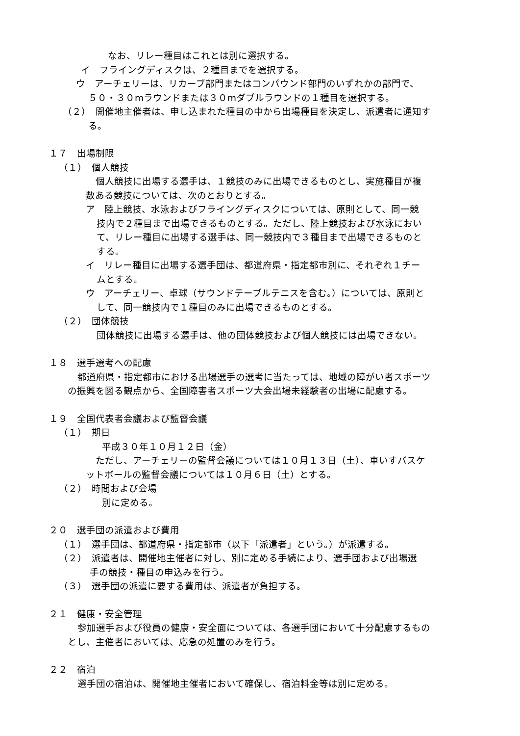なお、リレー種目はこれとは別に選択する。
イ　フライングディスクは、２種目までを選択する。
ウ　アーチェリーは、リカーブ部門またはコンパウンド部門のいずれかの部門で、
５０・３０mラウンドまたは３０mダブルラウンドの１種目を選択する。
（２）　開催地主催者は、申し込まれた種目の中から出場種目を決定し、派遣者に通知す
る。
１７　出場制限
（１）　個人競技
個人競技に出場する選手は、１競技のみに出場できるものとし、実施種目が複
数ある競技については、次のとおりとする。
ア　陸上競技、水泳およびフライングディスクについては、原則として、同一競
技内で２種目まで出場できるものとする。ただし、陸上競技および水泳におい
て、リレー種目に出場する選手は、同一競技内で３種目まで出場できるものと
する。
イ　リレー種目に出場する選手団は、都道府県・指定都市別に、それぞれ１チー
ムとする。
ウ　アーチェリー、卓球（サウンドテーブルテニスを含む。）については、原則と
して、同一競技内で１種目のみに出場できるものとする。
（２）　団体競技
団体競技に出場する選手は、他の団体競技および個人競技には出場できない。
１８　選手選考への配慮
都道府県・指定都市における出場選手の選考に当たっては、地域の障がい者スポーツ
の振興を図る観点から、全国障害者スポーツ大会出場未経験者の出場に配慮する。
１９　全国代表者会議および監督会議
（１）　期日
平成３０年１０月１２日（金）
ただし、アーチェリーの監督会議については１０月１３日（土）、車いすバスケ
ットボールの監督会議については１０月６日（土）とする。
（２）　時間および会場
別に定める。
２０　選手団の派遣および費用
（１）　選手団は、都道府県・指定都市（以下「派遣者」という。）が派遣する。
（２）　派遣者は、開催地主催者に対し、別に定める手続により、選手団および出場選
手の競技・種目の申込みを行う。
（３）　選手団の派遣に要する費用は、派遣者が負担する。
２１　健康・安全管理
参加選手および役員の健康・安全面については、各選手団において十分配慮するもの
とし、主催者においては、応急の処置のみを行う。
２２　宿泊
選手団の宿泊は、開催地主催者において確保し、宿泊料金等は別に定める。